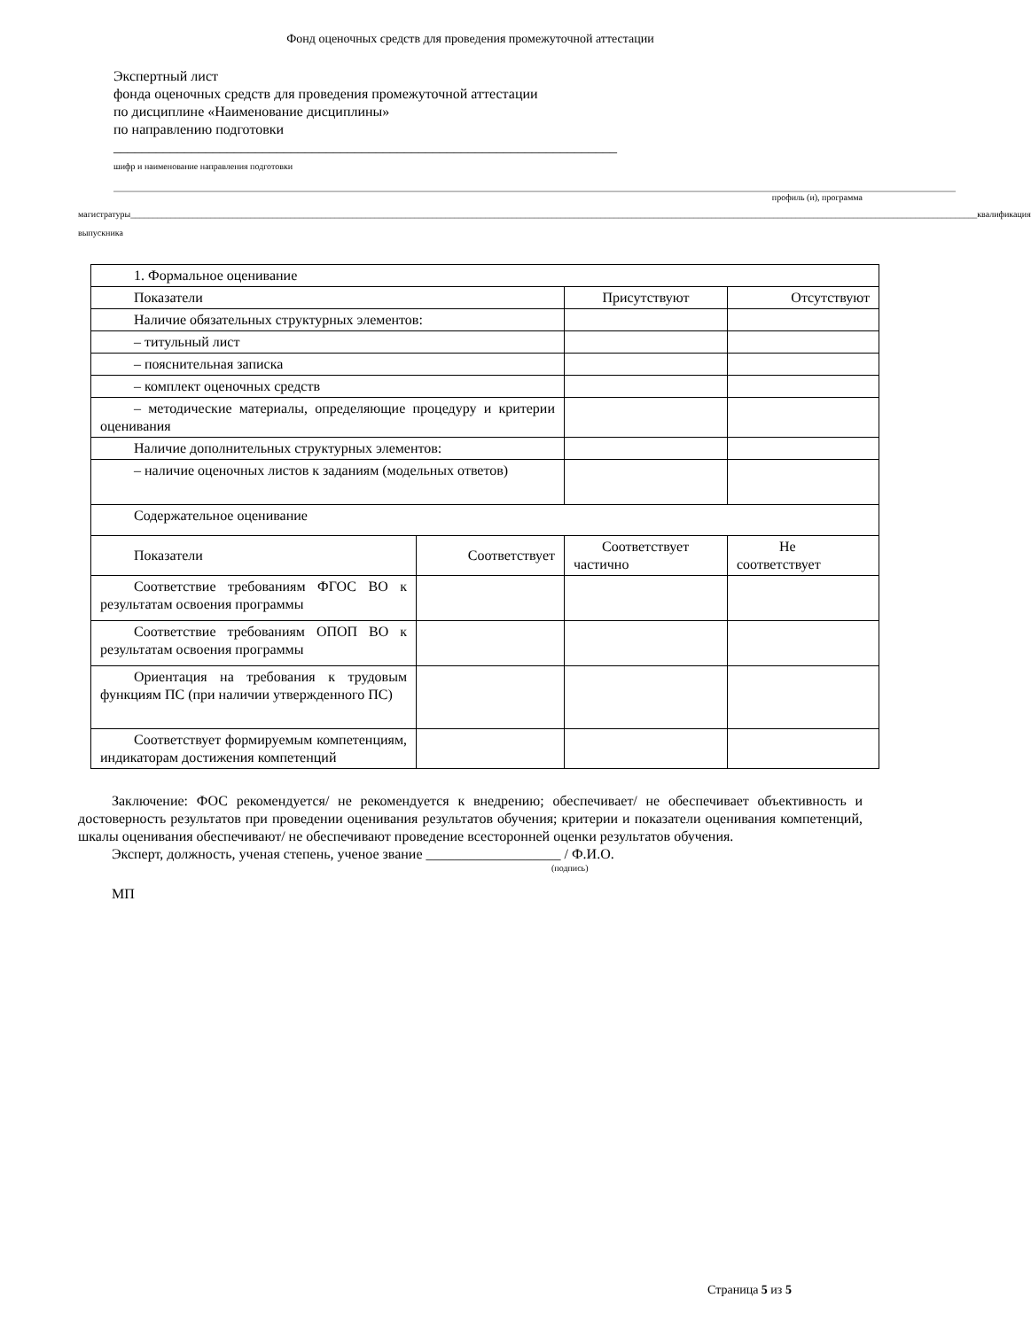Фонд оценочных средств для проведения промежуточной аттестации
Экспертный лист
фонда оценочных средств для проведения промежуточной аттестации
по дисциплине «Наименование дисциплины»
по направлению подготовки
_______________________________________________________________________
шифр и наименование направления подготовки
______________________________________________________________________________________________________________________________________________________________________________________________ профиль (и), программа
магистратуры _______________________________________________________________________________________________________________________________________________________________________________________________ квалификация
выпускника
| 1. Формальное оценивание | | | |
| Показатели | | Присутствуют | Отсутствуют |
| Наличие обязательных структурных элементов: | | | |
| – титульный лист | | | |
| – пояснительная записка | | | |
| – комплект оценочных средств | | | |
| – методические материалы, определяющие процедуру и критерии оценивания | | | |
| Наличие дополнительных структурных элементов: | | | |
| – наличие оценочных листов к заданиям (модельных ответов) | | | |
| Содержательное оценивание | | | |
| Показатели | Соответствует | Соответствует частично | Не соответствует |
| Соответствие требованиям ФГОС ВО к результатам освоения программы | | | |
| Соответствие требованиям ОПОП ВО к результатам освоения программы | | | |
| Ориентация на требования к трудовым функциям ПС (при наличии утвержденного ПС) | | | |
| Соответствует формируемым компетенциям, индикаторам достижения компетенций | | | |
Заключение: ФОС рекомендуется/ не рекомендуется к внедрению; обеспечивает/ не обеспечивает объективность и достоверность результатов при проведении оценивания результатов обучения; критерии и показатели оценивания компетенций, шкалы оценивания обеспечивают/ не обеспечивают проведение всесторонней оценки результатов обучения.
Эксперт, должность, ученая степень, ученое звание ___________________ / Ф.И.О.
(подпись)
МП
Страница 5 из 5